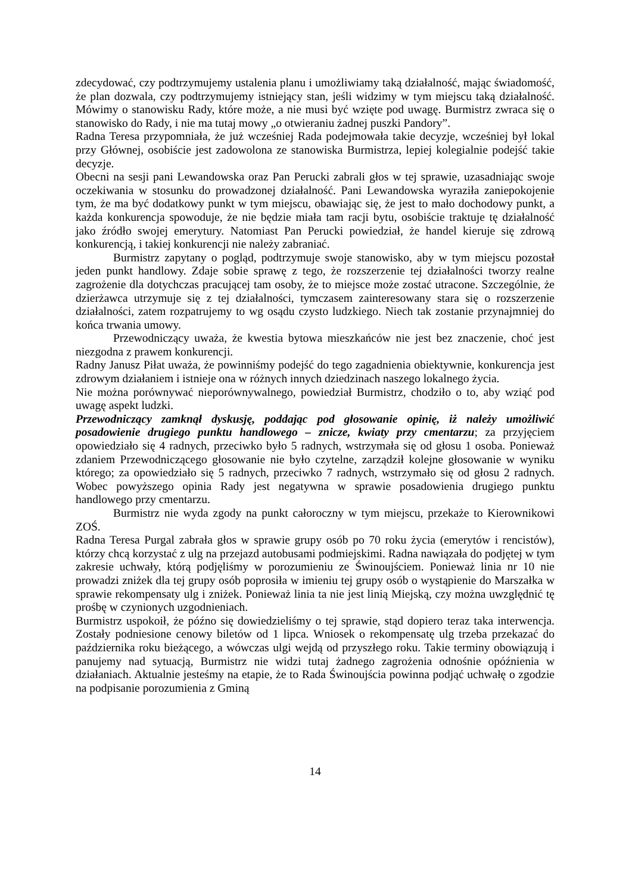zdecydować, czy podtrzymujemy ustalenia planu i umożliwiamy taką działalność, mając świadomość, że plan dozwala, czy podtrzymujemy istniejący stan, jeśli widzimy w tym miejscu taką działalność. Mówimy o stanowisku Rady, które może, a nie musi być wzięte pod uwagę. Burmistrz zwraca się o stanowisko do Rady, i nie ma tutaj mowy „o otwieraniu żadnej puszki Pandory”.
Radna Teresa przypomniała, że już wcześniej Rada podejmowała takie decyzje, wcześniej był lokal przy Głównej, osobiście jest zadowolona ze stanowiska Burmistrza, lepiej kolegialnie podejść takie decyzje.
Obecni na sesji pani Lewandowska oraz Pan Perucki zabrali głos w tej sprawie, uzasadniając swoje oczekiwania w stosunku do prowadzonej działalność. Pani Lewandowska wyraziła zaniepokojenie tym, że ma być dodatkowy punkt w tym miejscu, obawiając się, że jest to mało dochodowy punkt, a każda konkurencja spowoduje, że nie będzie miała tam racji bytu, osobiście traktuje tę działalność jako źródło swojej emerytury. Natomiast Pan Perucki powiedział, że handel kieruje się zdrową konkurencją, i takiej konkurencji nie należy zabraniać.
Burmistrz zapytany o pogląd, podtrzymuje swoje stanowisko, aby w tym miejscu pozostał jeden punkt handlowy. Zdaje sobie sprawę z tego, że rozszerzenie tej działalności tworzy realne zagrożenie dla dotychczas pracującej tam osoby, że to miejsce może zostać utracone. Szczególnie, że dzierżawca utrzymuje się z tej działalności, tymczasem zainteresowany stara się o rozszerzenie działalności, zatem rozpatrujemy to wg osądu czysto ludzkiego. Niech tak zostanie przynajmniej do końca trwania umowy.
Przewodniczący uważa, że kwestia bytowa mieszkańców nie jest bez znaczenie, choć jest niezgodna z prawem konkurencji.
Radny Janusz Piłat uważa, że powinniśmy podejść do tego zagadnienia obiektywnie, konkurencja jest zdrowym działaniem i istnieje ona w różnych innych dziedzinach naszego lokalnego życia.
Nie można porównywać nieporównywalnego, powiedział Burmistrz, chodziło o to, aby wziąć pod uwagę aspekt ludzki.
Przewodniczący zamknął dyskusję, poddając pod głosowanie opinię, iż należy umożliwić posadowienie drugiego punktu handlowego – znicze, kwiaty przy cmentarzu; za przyjęciem opowiedziało się 4 radnych, przeciwko było 5 radnych, wstrzymała się od głosu 1 osoba. Ponieważ zdaniem Przewodniczącego głosowanie nie było czytelne, zarządził kolejne głosowanie w wyniku którego; za opowiedziało się 5 radnych, przeciwko 7 radnych, wstrzymało się od głosu 2 radnych. Wobec powyższego opinia Rady jest negatywna w sprawie posadowienia drugiego punktu handlowego przy cmentarzu.
Burmistrz nie wyda zgody na punkt całoroczny w tym miejscu, przekaże to Kierownikowi ZOŚ.
Radna Teresa Purgal zabrała głos w sprawie grupy osób po 70 roku życia (emerytów i rencistów), którzy chcą korzystać z ulg na przejazd autobusami podmiejskimi. Radna nawiązała do podjętej w tym zakresie uchwały, którą podjęliśmy w porozumieniu ze Świnoujściem. Ponieważ linia nr 10 nie prowadzi zniżek dla tej grupy osób poprosiła w imieniu tej grupy osób o wystąpienie do Marszałka w sprawie rekompensaty ulg i zniżek. Ponieważ linia ta nie jest linią Miejską, czy można uwzględnić tę prośbę w czynionych uzgodnieniach.
Burmistrz uspokoił, że późno się dowiedzieliśmy o tej sprawie, stąd dopiero teraz taka interwencja. Zostały podniesione cenowy biletów od 1 lipca. Wniosek o rekompensatę ulg trzeba przekazać do października roku bieżącego, a wówczas ulgi wejdą od przyszłego roku. Takie terminy obowiązują i panujemy nad sytuacją, Burmistrz nie widzi tutaj żadnego zagrożenia odnośnie opóźnienia w działaniach. Aktualnie jesteśmy na etapie, że to Rada Świnoujścia powinna podjąć uchwałę o zgodzie na podpisanie porozumienia z Gminą
14